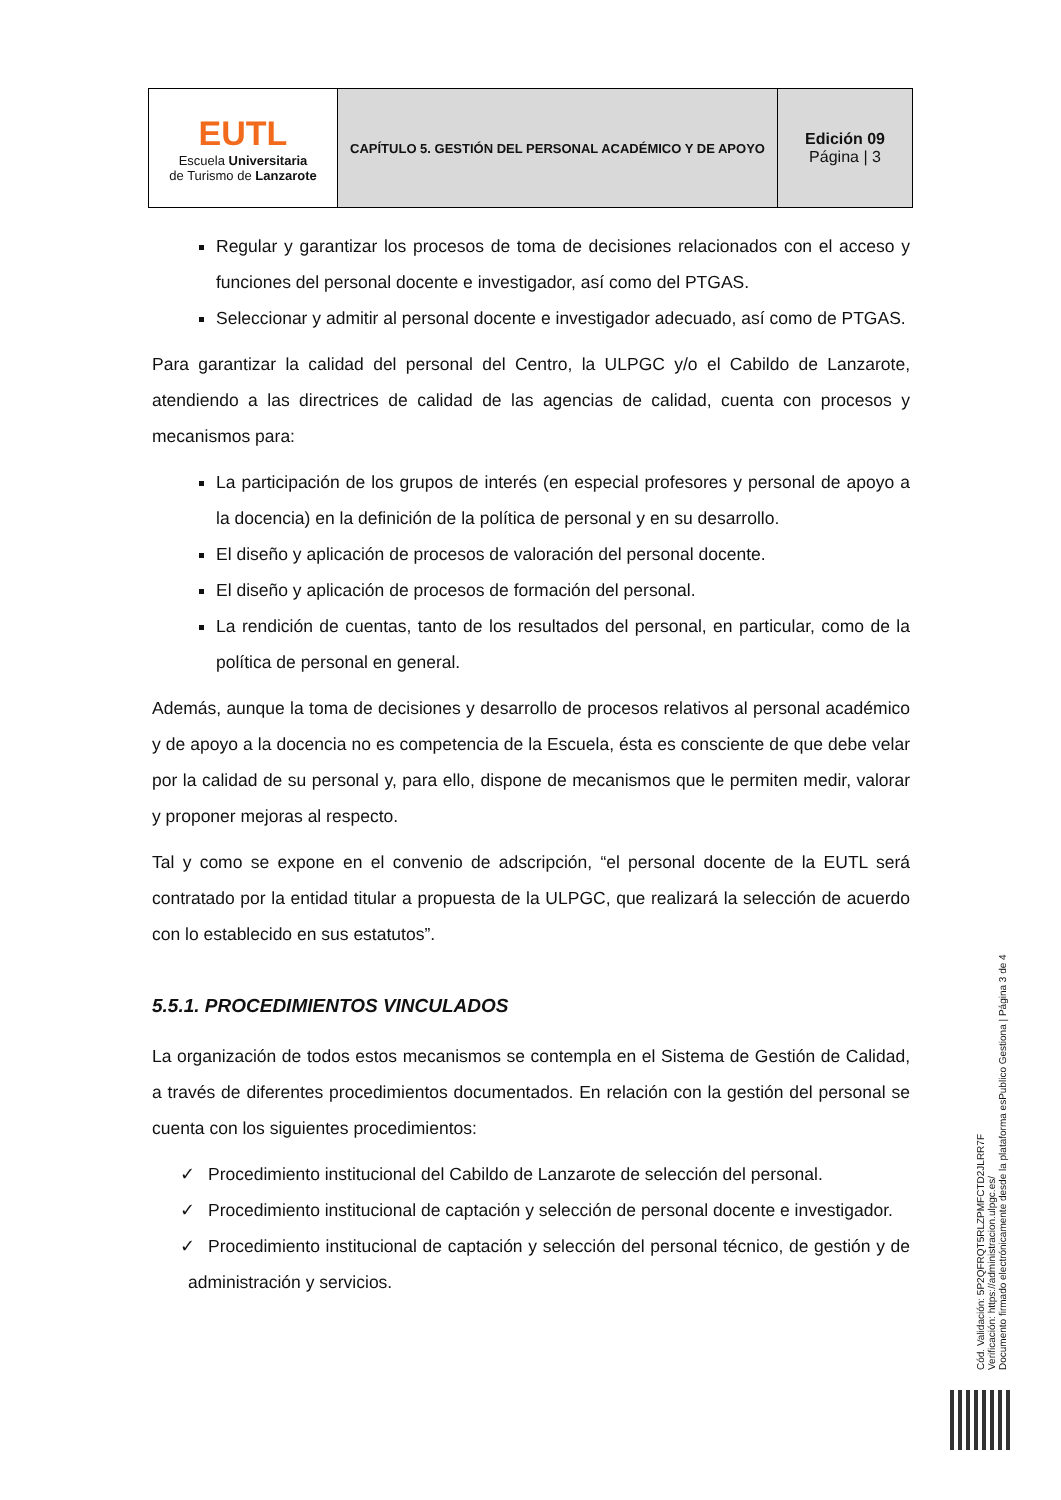| EUTL Escuela Universitaria de Turismo de Lanzarote | CAPÍTULO 5. GESTIÓN DEL PERSONAL ACADÉMICO Y DE APOYO | Edición 09 Página / 3 |
Regular y garantizar los procesos de toma de decisiones relacionados con el acceso y funciones del personal docente e investigador, así como del PTGAS.
Seleccionar y admitir al personal docente e investigador adecuado, así como de PTGAS.
Para garantizar la calidad del personal del Centro, la ULPGC y/o el Cabildo de Lanzarote, atendiendo a las directrices de calidad de las agencias de calidad, cuenta con procesos y mecanismos para:
La participación de los grupos de interés (en especial profesores y personal de apoyo a la docencia) en la definición de la política de personal y en su desarrollo.
El diseño y aplicación de procesos de valoración del personal docente.
El diseño y aplicación de procesos de formación del personal.
La rendición de cuentas, tanto de los resultados del personal, en particular, como de la política de personal en general.
Además, aunque la toma de decisiones y desarrollo de procesos relativos al personal académico y de apoyo a la docencia no es competencia de la Escuela, ésta es consciente de que debe velar por la calidad de su personal y, para ello, dispone de mecanismos que le permiten medir, valorar y proponer mejoras al respecto.
Tal y como se expone en el convenio de adscripción, “el personal docente de la EUTL será contratado por la entidad titular a propuesta de la ULPGC, que realizará la selección de acuerdo con lo establecido en sus estatutos”.
5.5.1. PROCEDIMIENTOS VINCULADOS
La organización de todos estos mecanismos se contempla en el Sistema de Gestión de Calidad, a través de diferentes procedimientos documentados. En relación con la gestión del personal se cuenta con los siguientes procedimientos:
✓ Procedimiento institucional del Cabildo de Lanzarote de selección del personal.
✓ Procedimiento institucional de captación y selección de personal docente e investigador.
✓ Procedimiento institucional de captación y selección del personal técnico, de gestión y de administración y servicios.
Cód. Validación: 5P2QFRQT5RLZPMFCTD2JLRR7F
Verificación: https://administracion.ulpgc.es/
Documento firmado electrónicamente desde la plataforma esPublico Gestiona | Página 3 de 4